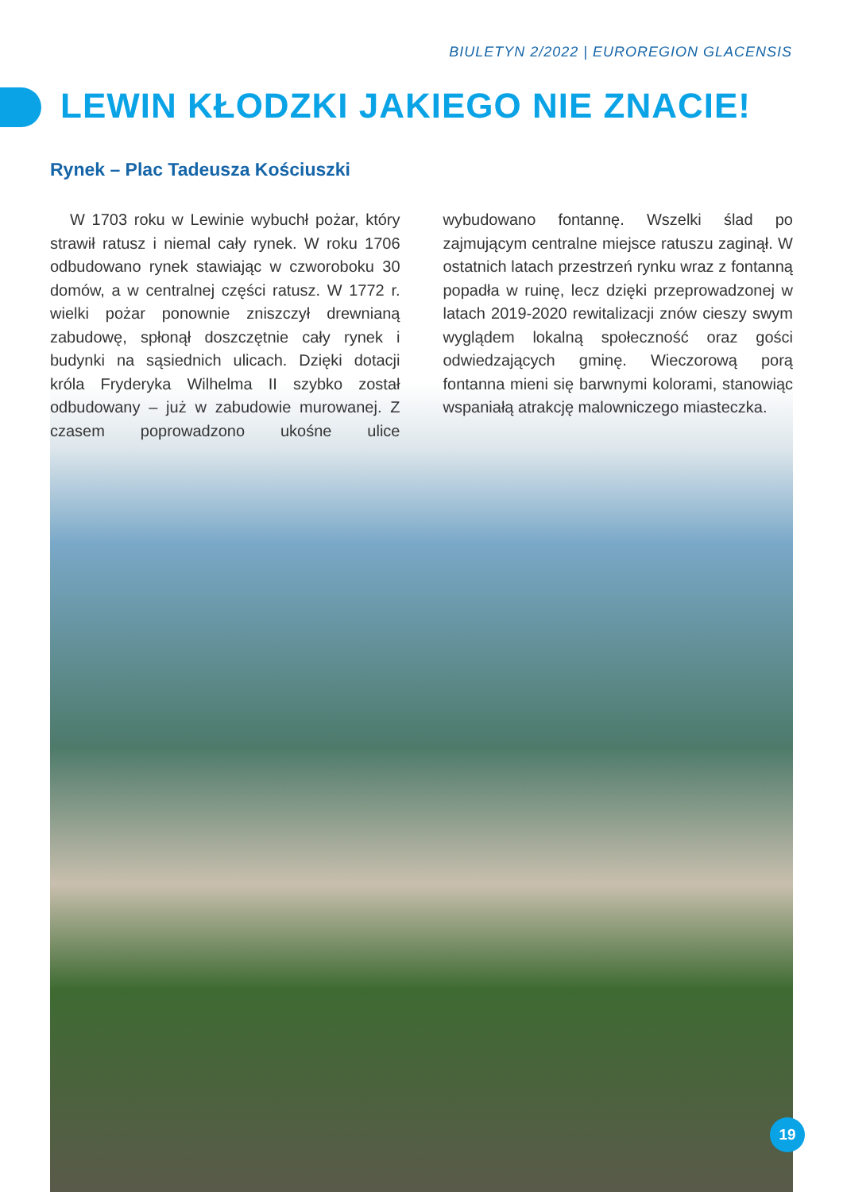BIULETYN 2/2022 | EUROREGION GLACENSIS
LEWIN KŁODZKI JAKIEGO NIE ZNACIE!
Rynek – Plac Tadeusza Kościuszki
W 1703 roku w Lewinie wybuchł pożar, który strawił ratusz i niemal cały rynek. W roku 1706 odbudowano rynek stawiając w czworoboku 30 domów, a w centralnej części ratusz. W 1772 r. wielki pożar ponownie zniszczył drewnianą zabudowę, spłonął doszczętnie cały rynek i budynki na sąsiednich ulicach. Dzięki dotacji króla Fryderyka Wilhelma II szybko został odbudowany – już w zabudowie murowanej. Z czasem poprowadzono ukośne ulice wybudowano fontannę. Wszelki ślad po zajmującym centralne miejsce ratuszu zaginął. W ostatnich latach przestrzeń rynku wraz z fontanną popadła w ruinę, lecz dzięki przeprowadzonej w latach 2019-2020 rewitalizacji znów cieszy swym wyglądem lokalną społeczność oraz gości odwiedzających gminę. Wieczorową porą fontanna mieni się barwnymi kolorami, stanowiąc wspaniałą atrakcję malowniczego miasteczka.
19